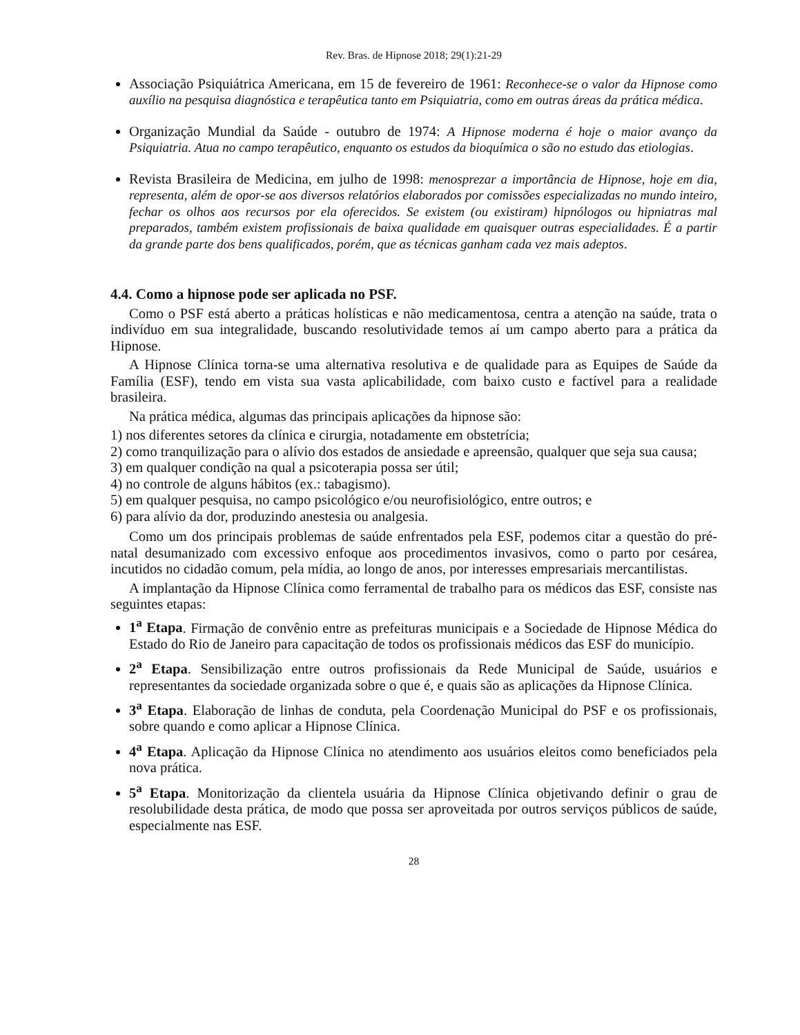Rev. Bras. de Hipnose 2018; 29(1):21-29
Associação Psiquiátrica Americana, em 15 de fevereiro de 1961: Reconhece-se o valor da Hipnose como auxílio na pesquisa diagnóstica e terapêutica tanto em Psiquiatria, como em outras áreas da prática médica.
Organização Mundial da Saúde - outubro de 1974: A Hipnose moderna é hoje o maior avanço da Psiquiatria. Atua no campo terapêutico, enquanto os estudos da bioquímica o são no estudo das etiologias.
Revista Brasileira de Medicina, em julho de 1998: menosprezar a importância de Hipnose, hoje em dia, representa, além de opor-se aos diversos relatórios elaborados por comissões especializadas no mundo inteiro, fechar os olhos aos recursos por ela oferecidos. Se existem (ou existiram) hipnólogos ou hipniatras mal preparados, também existem profissionais de baixa qualidade em quaisquer outras especialidades. É a partir da grande parte dos bens qualificados, porém, que as técnicas ganham cada vez mais adeptos.
4.4. Como a hipnose pode ser aplicada no PSF.
Como o PSF está aberto a práticas holísticas e não medicamentosa, centra a atenção na saúde, trata o indivíduo em sua integralidade, buscando resolutividade temos aí um campo aberto para a prática da Hipnose.
A Hipnose Clínica torna-se uma alternativa resolutiva e de qualidade para as Equipes de Saúde da Família (ESF), tendo em vista sua vasta aplicabilidade, com baixo custo e factível para a realidade brasileira.
Na prática médica, algumas das principais aplicações da hipnose são:
1) nos diferentes setores da clínica e cirurgia, notadamente em obstetrícia;
2) como tranquilização para o alívio dos estados de ansiedade e apreensão, qualquer que seja sua causa;
3) em qualquer condição na qual a psicoterapia possa ser útil;
4) no controle de alguns hábitos (ex.: tabagismo).
5) em qualquer pesquisa, no campo psicológico e/ou neurofisiológico, entre outros; e
6) para alívio da dor, produzindo anestesia ou analgesia.
Como um dos principais problemas de saúde enfrentados pela ESF, podemos citar a questão do pré-natal desumanizado com excessivo enfoque aos procedimentos invasivos, como o parto por cesárea, incutidos no cidadão comum, pela mídia, ao longo de anos, por interesses empresariais mercantilistas.
A implantação da Hipnose Clínica como ferramental de trabalho para os médicos das ESF, consiste nas seguintes etapas:
1<sup>a</sup> Etapa. Firmação de convênio entre as prefeituras municipais e a Sociedade de Hipnose Médica do Estado do Rio de Janeiro para capacitação de todos os profissionais médicos das ESF do município.
2<sup>a</sup> Etapa. Sensibilização entre outros profissionais da Rede Municipal de Saúde, usuários e representantes da sociedade organizada sobre o que é, e quais são as aplicações da Hipnose Clínica.
3<sup>a</sup> Etapa. Elaboração de linhas de conduta, pela Coordenação Municipal do PSF e os profissionais, sobre quando e como aplicar a Hipnose Clínica.
4<sup>a</sup> Etapa. Aplicação da Hipnose Clínica no atendimento aos usuários eleitos como beneficiados pela nova prática.
5<sup>a</sup> Etapa. Monitorização da clientela usuária da Hipnose Clínica objetivando definir o grau de resolubilidade desta prática, de modo que possa ser aproveitada por outros serviços públicos de saúde, especialmente nas ESF.
28